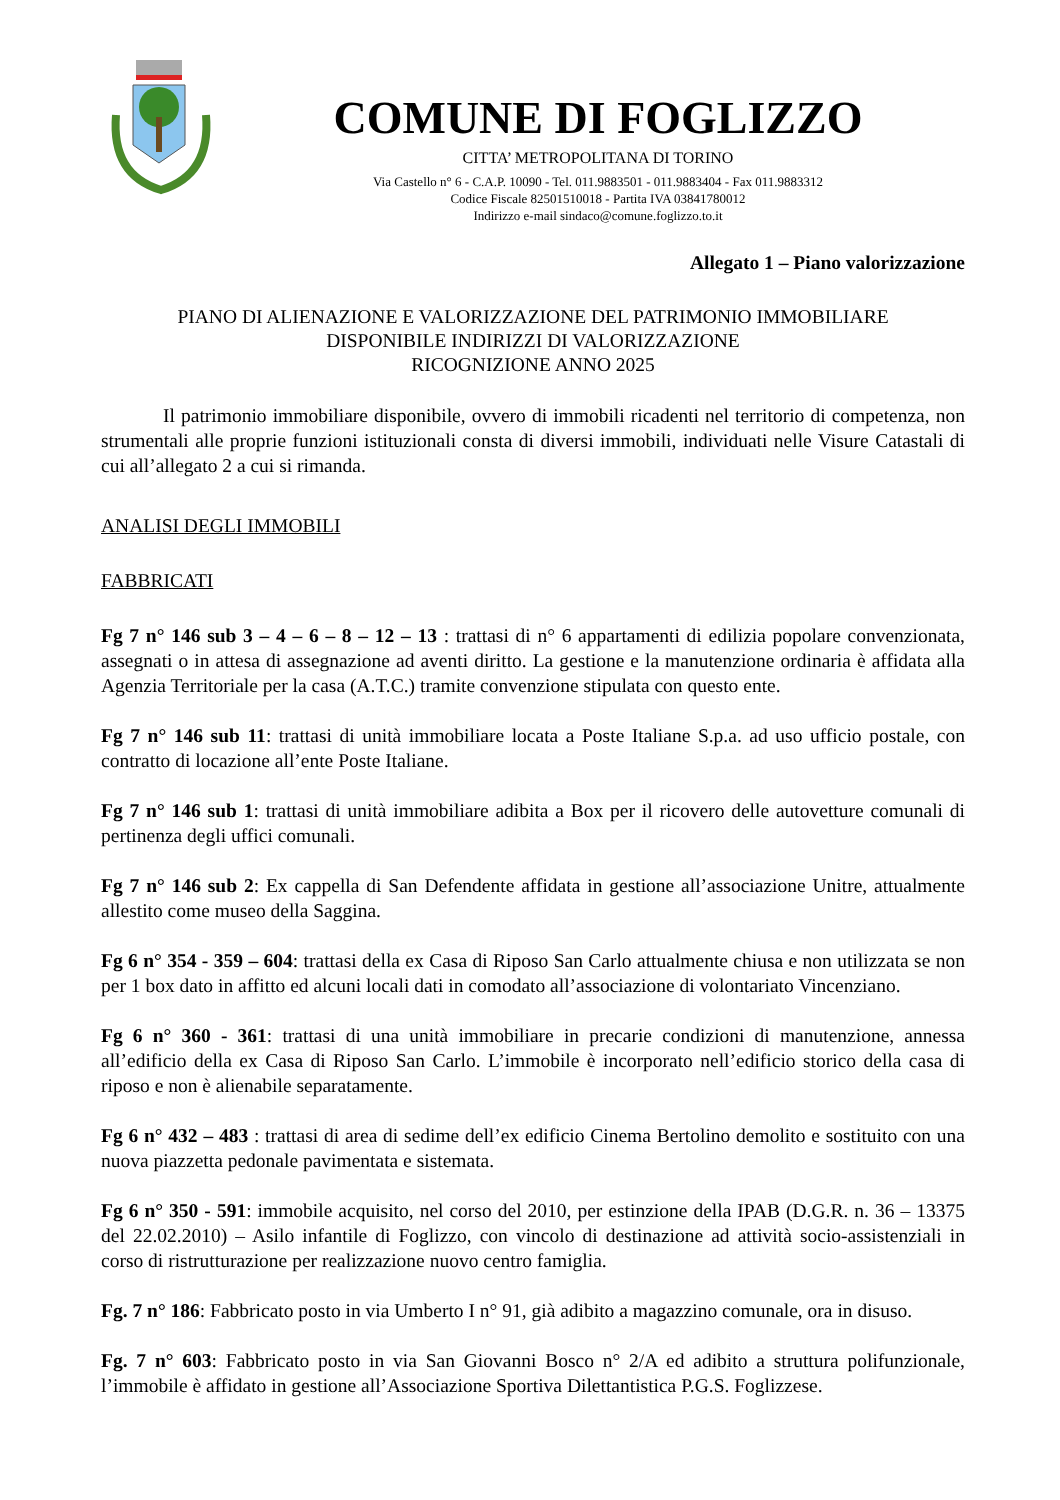COMUNE DI FOGLIZZO
CITTA’ METROPOLITANA DI TORINO
Via Castello n° 6 - C.A.P. 10090 - Tel. 011.9883501 - 011.9883404 - Fax 011.9883312
Codice Fiscale 82501510018 - Partita IVA 03841780012
Indirizzo e-mail sindaco@comune.foglizzo.to.it
Allegato 1 – Piano valorizzazione
PIANO DI ALIENAZIONE E VALORIZZAZIONE DEL PATRIMONIO IMMOBILIARE
DISPONIBILE INDIRIZZI DI VALORIZZAZIONE
RICOGNIZIONE ANNO 2025
Il patrimonio immobiliare disponibile, ovvero di immobili ricadenti nel territorio di competenza, non strumentali alle proprie funzioni istituzionali consta di diversi immobili, individuati nelle Visure Catastali di cui all’allegato 2 a cui si rimanda.
ANALISI DEGLI IMMOBILI
FABBRICATI
Fg 7 n° 146 sub 3 – 4 – 6 – 8 – 12 – 13 : trattasi di n° 6 appartamenti di edilizia popolare convenzionata, assegnati o in attesa di assegnazione ad aventi diritto. La gestione e la manutenzione ordinaria è affidata alla Agenzia Territoriale per la casa (A.T.C.) tramite convenzione stipulata con questo ente.
Fg 7 n° 146 sub 11: trattasi di unità immobiliare locata a Poste Italiane S.p.a. ad uso ufficio postale, con contratto di locazione all’ente Poste Italiane.
Fg 7 n° 146 sub 1: trattasi di unità immobiliare adibita a Box per il ricovero delle autovetture comunali di pertinenza degli uffici comunali.
Fg 7 n° 146 sub 2: Ex cappella di San Defendente affidata in gestione all’associazione Unitre, attualmente allestito come museo della Saggina.
Fg 6 n° 354 - 359 – 604: trattasi della ex Casa di Riposo San Carlo attualmente chiusa e non utilizzata se non per 1 box dato in affitto ed alcuni locali dati in comodato all’associazione di volontariato Vincenziano.
Fg 6 n° 360 - 361: trattasi di una unità immobiliare in precarie condizioni di manutenzione, annessa all’edificio della ex Casa di Riposo San Carlo. L’immobile è incorporato nell’edificio storico della casa di riposo e non è alienabile separatamente.
Fg 6 n° 432 – 483 : trattasi di area di sedime dell’ex edificio Cinema Bertolino demolito e sostituito con una nuova piazzetta pedonale pavimentata e sistemata.
Fg 6 n° 350 - 591: immobile acquisito, nel corso del 2010, per estinzione della IPAB (D.G.R. n. 36 – 13375 del 22.02.2010) – Asilo infantile di Foglizzo, con vincolo di destinazione ad attività socio-assistenziali in corso di ristrutturazione per realizzazione nuovo centro famiglia.
Fg. 7 n° 186: Fabbricato posto in via Umberto I n° 91, già adibito a magazzino comunale, ora in disuso.
Fg. 7 n° 603: Fabbricato posto in via San Giovanni Bosco n° 2/A ed adibito a struttura polifunzionale, l’immobile è affidato in gestione all’Associazione Sportiva Dilettantistica P.G.S. Foglizzese.